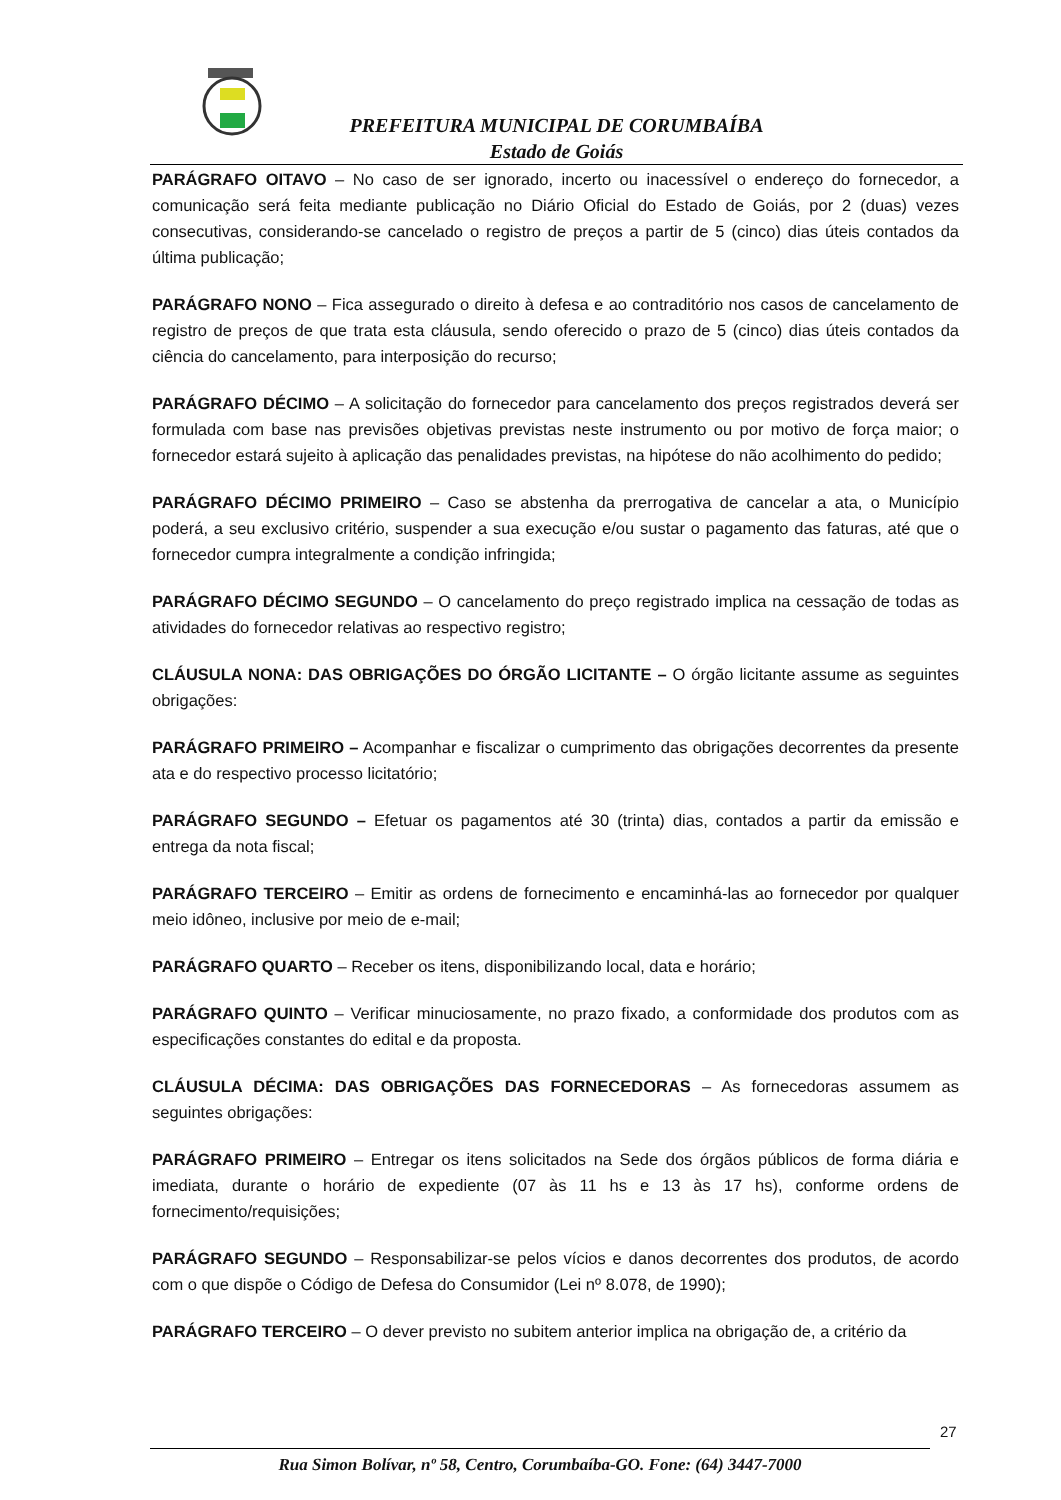PREFEITURA MUNICIPAL DE CORUMBAÍBA
Estado de Goiás
PARÁGRAFO OITAVO – No caso de ser ignorado, incerto ou inacessível o endereço do fornecedor, a comunicação será feita mediante publicação no Diário Oficial do Estado de Goiás, por 2 (duas) vezes consecutivas, considerando-se cancelado o registro de preços a partir de 5 (cinco) dias úteis contados da última publicação;
PARÁGRAFO NONO – Fica assegurado o direito à defesa e ao contraditório nos casos de cancelamento de registro de preços de que trata esta cláusula, sendo oferecido o prazo de 5 (cinco) dias úteis contados da ciência do cancelamento, para interposição do recurso;
PARÁGRAFO DÉCIMO – A solicitação do fornecedor para cancelamento dos preços registrados deverá ser formulada com base nas previsões objetivas previstas neste instrumento ou por motivo de força maior; o fornecedor estará sujeito à aplicação das penalidades previstas, na hipótese do não acolhimento do pedido;
PARÁGRAFO DÉCIMO PRIMEIRO – Caso se abstenha da prerrogativa de cancelar a ata, o Município poderá, a seu exclusivo critério, suspender a sua execução e/ou sustar o pagamento das faturas, até que o fornecedor cumpra integralmente a condição infringida;
PARÁGRAFO DÉCIMO SEGUNDO – O cancelamento do preço registrado implica na cessação de todas as atividades do fornecedor relativas ao respectivo registro;
CLÁUSULA NONA: DAS OBRIGAÇÕES DO ÓRGÃO LICITANTE – O órgão licitante assume as seguintes obrigações:
PARÁGRAFO PRIMEIRO – Acompanhar e fiscalizar o cumprimento das obrigações decorrentes da presente ata e do respectivo processo licitatório;
PARÁGRAFO SEGUNDO – Efetuar os pagamentos até 30 (trinta) dias, contados a partir da emissão e entrega da nota fiscal;
PARÁGRAFO TERCEIRO – Emitir as ordens de fornecimento e encaminhá-las ao fornecedor por qualquer meio idôneo, inclusive por meio de e-mail;
PARÁGRAFO QUARTO – Receber os itens, disponibilizando local, data e horário;
PARÁGRAFO QUINTO – Verificar minuciosamente, no prazo fixado, a conformidade dos produtos com as especificações constantes do edital e da proposta.
CLÁUSULA DÉCIMA: DAS OBRIGAÇÕES DAS FORNECEDORAS – As fornecedoras assumem as seguintes obrigações:
PARÁGRAFO PRIMEIRO – Entregar os itens solicitados na Sede dos órgãos públicos de forma diária e imediata, durante o horário de expediente (07 às 11 hs e 13 às 17 hs), conforme ordens de fornecimento/requisições;
PARÁGRAFO SEGUNDO – Responsabilizar-se pelos vícios e danos decorrentes dos produtos, de acordo com o que dispõe o Código de Defesa do Consumidor (Lei nº 8.078, de 1990);
PARÁGRAFO TERCEIRO – O dever previsto no subitem anterior implica na obrigação de, a critério da
27
Rua Simon Bolívar, nº 58, Centro, Corumbaíba-GO. Fone: (64) 3447-7000